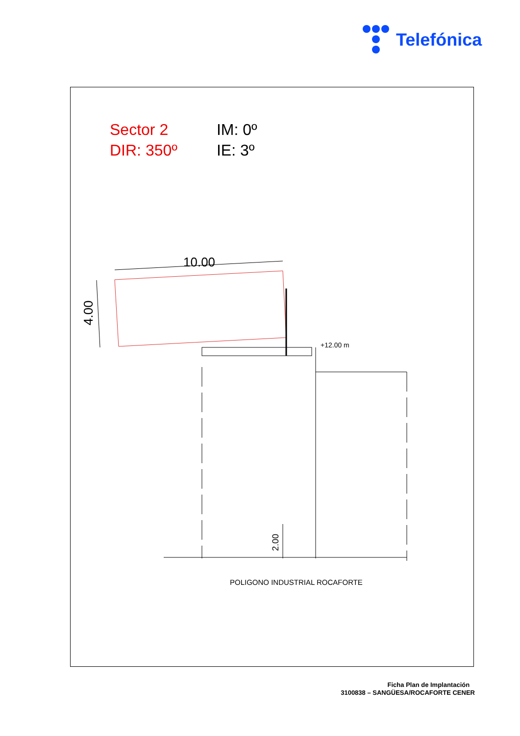Telefónica
Sector 2
DIR: 350º
IM: 0º
IE: 3º
10.00
4.00
2.00
+12.00 m
POLIGONO INDUSTRIAL ROCAFORTE
Ficha Plan de Implantación
3100838 – SANGÜESA/ROCAFORTE CENER